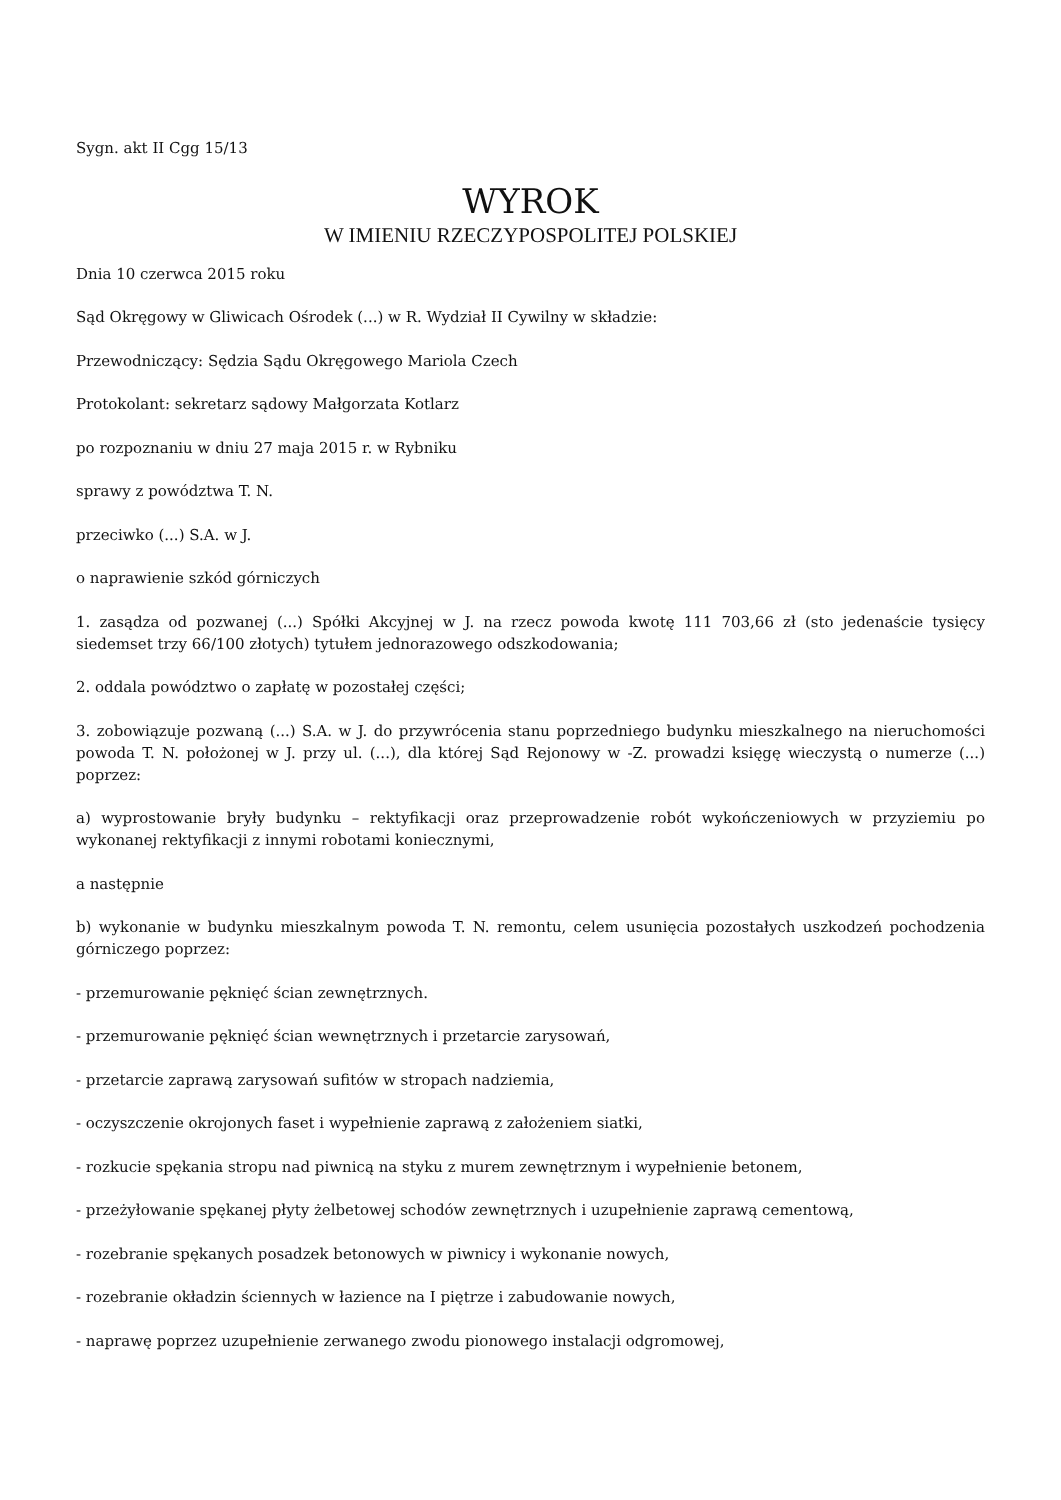Sygn. akt II Cgg 15/13
WYROK
W IMIENIU RZECZYPOSPOLITEJ POLSKIEJ
Dnia 10 czerwca 2015 roku
Sąd Okręgowy w Gliwicach Ośrodek (...) w R. Wydział II Cywilny w składzie:
Przewodniczący: Sędzia Sądu Okręgowego Mariola Czech
Protokolant: sekretarz sądowy Małgorzata Kotlarz
po rozpoznaniu w dniu 27 maja 2015 r. w Rybniku
sprawy z powództwa T. N.
przeciwko (...) S.A. w J.
o naprawienie szkód górniczych
1. zasądza od pozwanej (...) Spółki Akcyjnej w J. na rzecz powoda kwotę 111 703,66 zł (sto jedenaście tysięcy siedemset trzy 66/100 złotych) tytułem jednorazowego odszkodowania;
2. oddala powództwo o zapłatę w pozostałej części;
3. zobowiązuje pozwaną (...) S.A. w J. do przywrócenia stanu poprzedniego budynku mieszkalnego na nieruchomości powoda T. N. położonej w J. przy ul. (...), dla której Sąd Rejonowy w -Z. prowadzi księgę wieczystą o numerze (...) poprzez:
a) wyprostowanie bryły budynku – rektyfikacji oraz przeprowadzenie robót wykończeniowych w przyziemiu po wykonanej rektyfikacji z innymi robotami koniecznymi,
a następnie
b) wykonanie w budynku mieszkalnym powoda T. N. remontu, celem usunięcia pozostałych uszkodzeń pochodzenia górniczego poprzez:
- przemurowanie pęknięć ścian zewnętrznych.
- przemurowanie pęknięć ścian wewnętrznych i przetarcie zarysowań,
- przetarcie zaprawą zarysowań sufitów w stropach nadziemia,
- oczyszczenie okrojonych faset i wypełnienie zaprawą z założeniem siatki,
- rozkucie spękania stropu nad piwnicą na styku z murem zewnętrznym i wypełnienie betonem,
- przeżyłowanie spękanej płyty żelbetowej schodów zewnętrznych i uzupełnienie zaprawą cementową,
- rozebranie spękanych posadzek betonowych w piwnicy i wykonanie nowych,
- rozebranie okładzin ściennych w łazience na I piętrze i zabudowanie nowych,
- naprawę poprzez uzupełnienie zerwanego zwodu pionowego instalacji odgromowej,